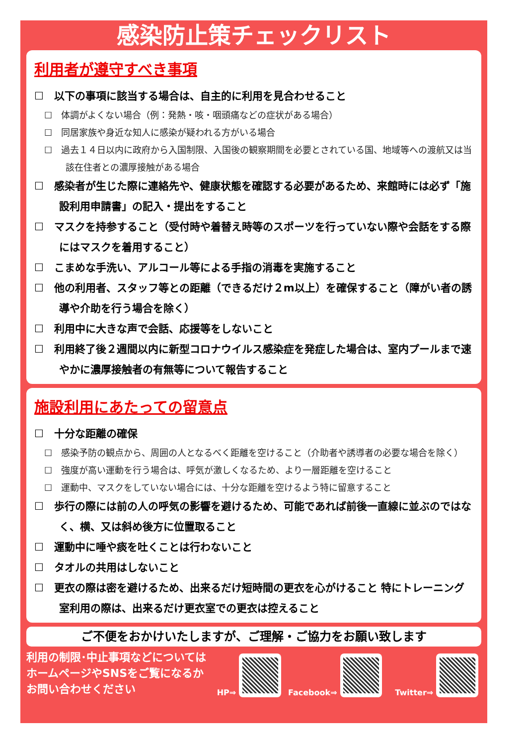感染防止策チェックリスト
利用者が遵守すべき事項
☐　以下の事項に該当する場合は、自主的に利用を見合わせること
☐　体調がよくない場合（例：発熱・咳・咽頭痛などの症状がある場合）
☐　同居家族や身近な知人に感染が疑われる方がいる場合
☐　過去１４日以内に政府から入国制限、入国後の観察期間を必要とされている国、地域等への渡航又は当該在住者との濃厚接触がある場合
☐　感染者が生じた際に連絡先や、健康状態を確認する必要があるため、来館時には必ず「施設利用申請書」の記入・提出をすること
☐　マスクを持参すること（受付時や着替え時等のスポーツを行っていない際や会話をする際にはマスクを着用すること）
☐　こまめな手洗い、アルコール等による手指の消毒を実施すること
☐　他の利用者、スタッフ等との距離（できるだけ２m以上）を確保すること（障がい者の誘導や介助を行う場合を除く）
☐　利用中に大きな声で会話、応援等をしないこと
☐　利用終了後２週間以内に新型コロナウイルス感染症を発症した場合は、室内プールまで速やかに濃厚接触者の有無等について報告すること
施設利用にあたっての留意点
☐　十分な距離の確保
☐　感染予防の観点から、周囲の人となるべく距離を空けること（介助者や誘導者の必要な場合を除く）
☐　強度が高い運動を行う場合は、呼気が激しくなるため、より一層距離を空けること
☐　運動中、マスクをしていない場合には、十分な距離を空けるよう特に留意すること
☐　歩行の際には前の人の呼気の影響を避けるため、可能であれば前後一直線に並ぶのではなく、横、又は斜め後方に位置取ること
☐　運動中に唾や痰を吐くことは行わないこと
☐　タオルの共用はしないこと
☐　更衣の際は密を避けるため、出来るだけ短時間の更衣を心がけること 特にトレーニング室利用の際は、出来るだけ更衣室での更衣は控えること
ご不便をおかけいたしますが、ご理解・ご協力をお願い致します
利用の制限･中止事項などについては ホームページやSNSをご覧になるか お問い合わせください
HP⇒
Facebook⇒
Twitter⇒